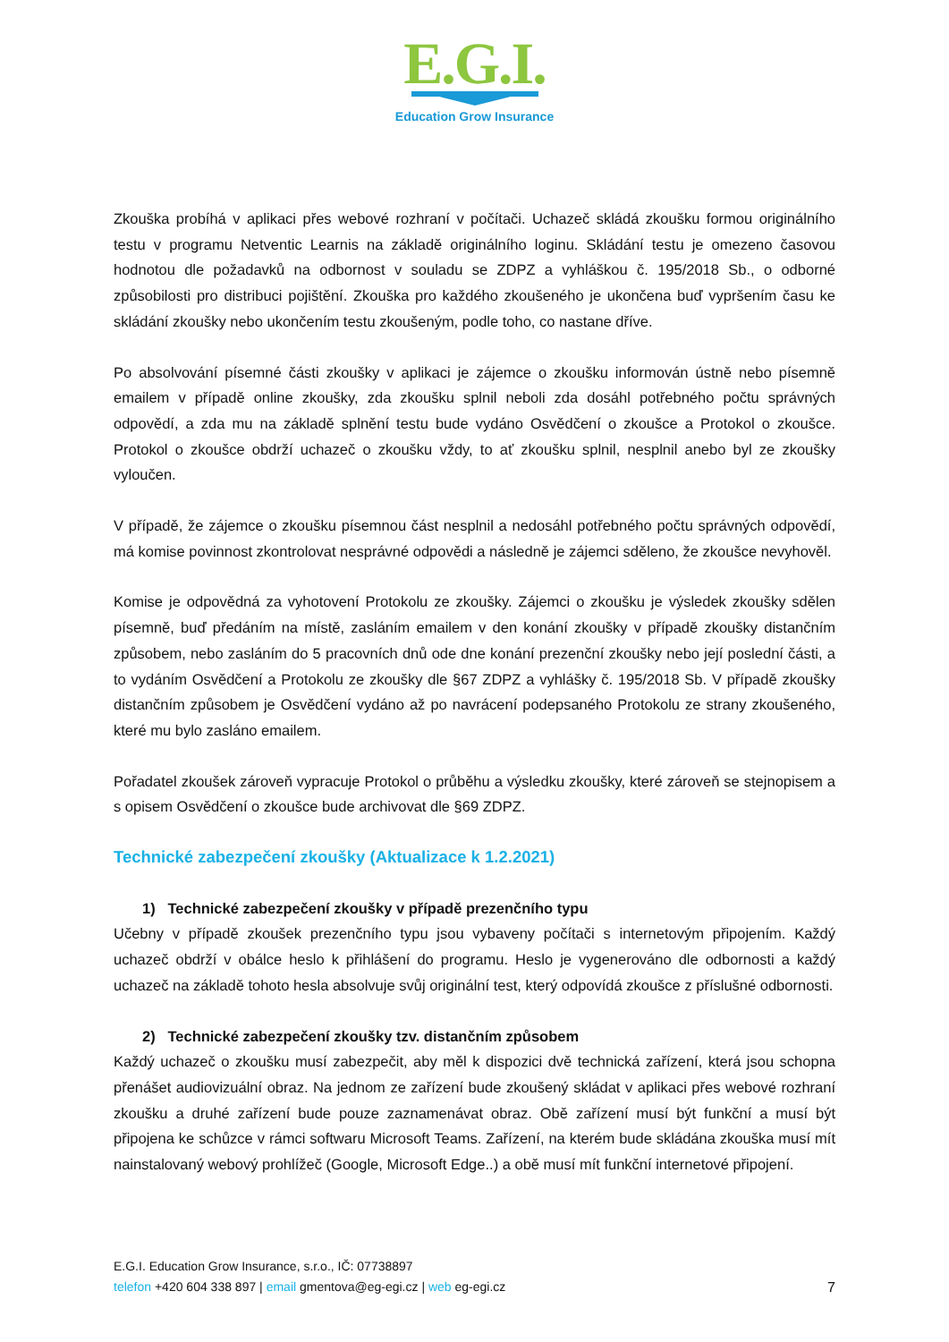E.G.I.
Education Grow Insurance
Zkouška probíhá v aplikaci přes webové rozhraní v počítači. Uchazeč skládá zkoušku formou originálního testu v programu Netventic Learnis na základě originálního loginu. Skládání testu je omezeno časovou hodnotou dle požadavků na odbornost v souladu se ZDPZ a vyhláškou č. 195/2018 Sb., o odborné způsobilosti pro distribuci pojištění. Zkouška pro každého zkoušeného je ukončena buď vypršením času ke skládání zkoušky nebo ukončením testu zkoušeným, podle toho, co nastane dříve.
Po absolvování písemné části zkoušky v aplikaci je zájemce o zkoušku informován ústně nebo písemně emailem v případě online zkoušky, zda zkoušku splnil neboli zda dosáhl potřebného počtu správných odpovědí, a zda mu na základě splnění testu bude vydáno Osvědčení o zkoušce a Protokol o zkoušce. Protokol o zkoušce obdrží uchazeč o zkoušku vždy, to ať zkoušku splnil, nesplnil anebo byl ze zkoušky vyloučen.
V případě, že zájemce o zkoušku písemnou část nesplnil a nedosáhl potřebného počtu správných odpovědí, má komise povinnost zkontrolovat nesprávné odpovědi a následně je zájemci sděleno, že zkoušce nevyhověl.
Komise je odpovědná za vyhotovení Protokolu ze zkoušky. Zájemci o zkoušku je výsledek zkoušky sdělen písemně, buď předáním na místě, zasláním emailem v den konání zkoušky v případě zkoušky distančním způsobem, nebo zasláním do 5 pracovních dnů ode dne konání prezenční zkoušky nebo její poslední části, a to vydáním Osvědčení a Protokolu ze zkoušky dle §67 ZDPZ a vyhlášky č. 195/2018 Sb. V případě zkoušky distančním způsobem je Osvědčení vydáno až po navrácení podepsaného Protokolu ze strany zkoušeného, které mu bylo zasláno emailem.
Pořadatel zkoušek zároveň vypracuje Protokol o průběhu a výsledku zkoušky, které zároveň se stejnopisem a s opisem Osvědčení o zkoušce bude archivovat dle §69 ZDPZ.
Technické zabezpečení zkoušky (Aktualizace k 1.2.2021)
1) Technické zabezpečení zkoušky v případě prezenčního typu
Učebny v případě zkoušek prezenčního typu jsou vybaveny počítači s internetovým připojením. Každý uchazeč obdrží v obálce heslo k přihlášení do programu. Heslo je vygenerováno dle odbornosti a každý uchazeč na základě tohoto hesla absolvuje svůj originální test, který odpovídá zkoušce z příslušné odbornosti.
2) Technické zabezpečení zkoušky tzv. distančním způsobem
Každý uchazeč o zkoušku musí zabezpečit, aby měl k dispozici dvě technická zařízení, která jsou schopna přenášet audiovizuální obraz. Na jednom ze zařízení bude zkoušený skládat v aplikaci přes webové rozhraní zkoušku a druhé zařízení bude pouze zaznamenávat obraz. Obě zařízení musí být funkční a musí být připojena ke schůzce v rámci softwaru Microsoft Teams. Zařízení, na kterém bude skládána zkouška musí mít nainstalovaný webový prohlížeč (Google, Microsoft Edge..) a obě musí mít funkční internetové připojení.
E.G.I. Education Grow Insurance, s.r.o., IČ: 07738897
7 telefon +420 604 338 897 | email gmentova@eg-egi.cz | web eg-egi.cz